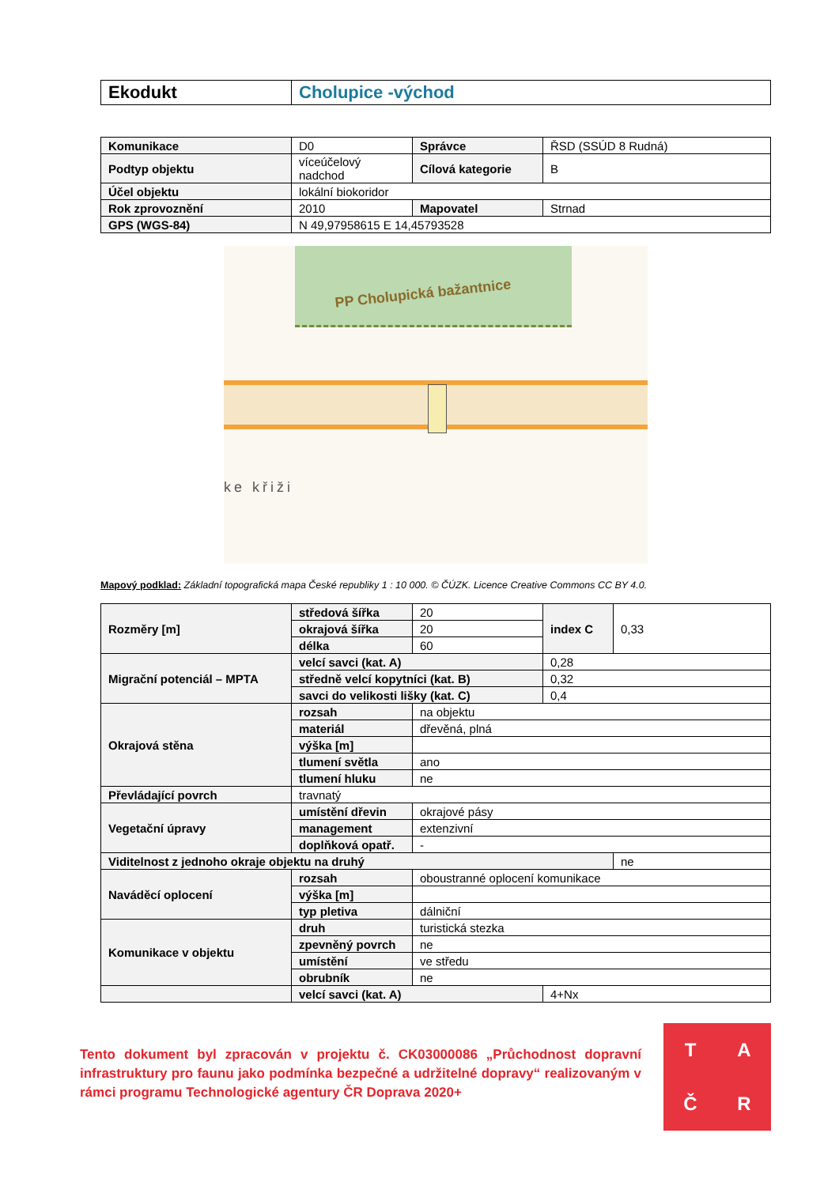| Ekodukt | Cholupice -východ |
| Komunikace | D0 | Správce | ŘSD (SSÚD 8 Rudná) | |
| Podtyp objektu | víceúčelový nadchod | Cílová kategorie | | B |
| Účel objektu | lokální biokoridor | | | |
| Rok zprovoznění | 2010 | Mapovatel | Strnad | |
| GPS (WGS-84) | N 49,97958615 E 14,45793528 | | | |
PP Cholupická bažantnice
ke křiži
Mapový podklad: Základní topografická mapa České republiky 1 : 10 000. © ČÚZK. Licence Creative Commons CC BY 4.0.
| Rozměry [m] | středová šířka | 20 | index C | 0,33 |
| | okrajová šířka | 20 | | |
| | délka | 60 | | |
| Migrační potenciál – MPTA | velcí savci (kat. A) | | 0,28 | |
| | středně velcí kopytníci (kat. B) | | 0,32 | |
| | savci do velikosti lišky (kat. C) | | 0,4 | |
| Okrajová stěna | rozsah | na objektu | | |
| | materiál | dřevěná, plná | | |
| | výška [m] | | | |
| | tlumení světla | ano | | |
| | tlumení hluku | ne | | |
| Převládající povrch | travnatý | | | |
| Vegetační úpravy | umístění dřevin | okrajové pásy | | |
| | management | extenzivní | | |
| | doplňková opatř. | - | | |
| Viditelnost z jednoho okraje objektu na druhý | | | | ne |
| Naváděcí oplocení | rozsah | oboustranné oplocení komunikace | | |
| | výška [m] | | | |
| | typ pletiva | dálniční | | |
| Komunikace v objektu | druh | turistická stezka | | |
| | zpevněný povrch | ne | | |
| | umístění | ve středu | | |
| | obrubník | ne | | |
| | velcí savci (kat. A) | | 4+Nx | |
Tento dokument byl zpracován v projektu č. CK03000086 „Průchodnost dopravní infrastruktury pro faunu jako podmínka bezpečné a udržitelné dopravy“ realizovaným v rámci programu Technologické agentury ČR Doprava 2020+
TAČR